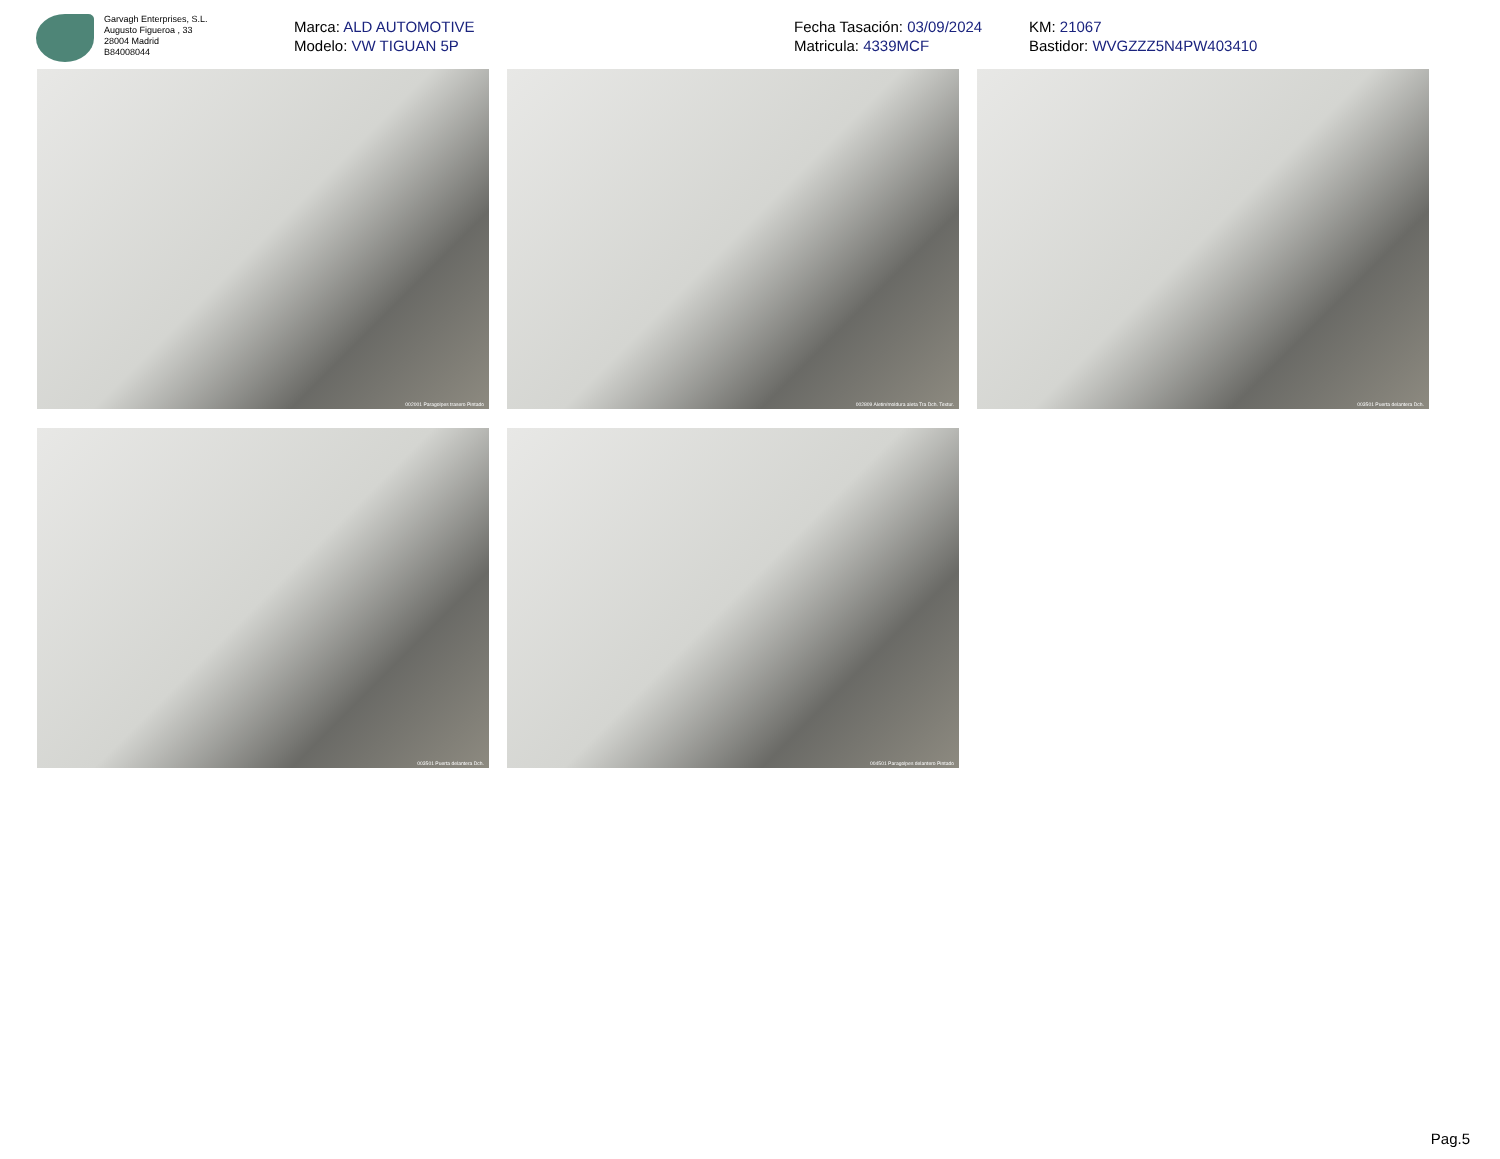Garvagh Enterprises, S.L.
Augusto Figueroa , 33
28004 Madrid
B84008044
Marca: ALD AUTOMOTIVE
Modelo: VW TIGUAN 5P
Fecha Tasación: 03/09/2024
Matricula: 4339MCF
KM: 21067
Bastidor: WVGZZZ5N4PW403410
002001 Paragolpes trasero Pintado
002809 Aletin/moldura aleta Tra Dch. Textur.
003501 Puerta delantera Dch.
003501 Puerta delantera Dch.
004501 Paragolpes delantero Pintado
Pag.5